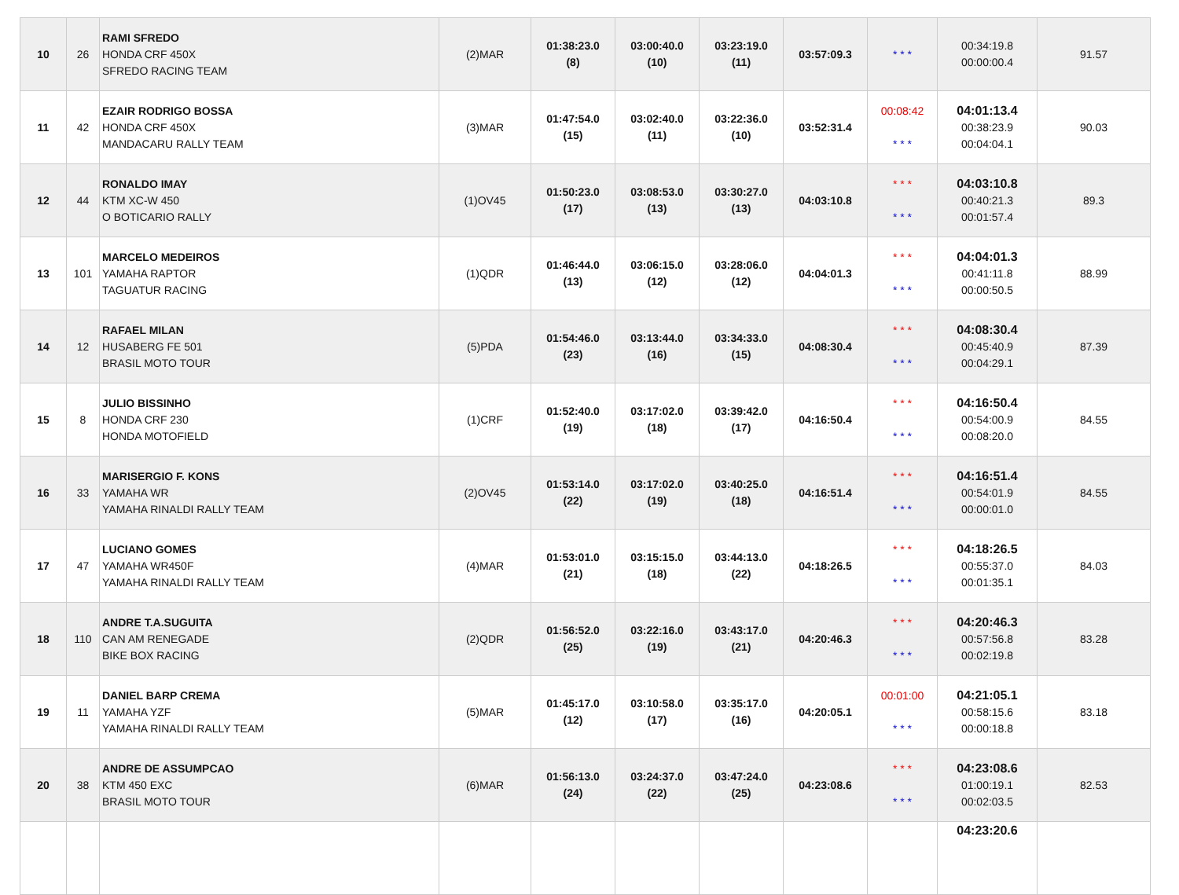| 10 | 26 | RAMI SFREDO HONDA CRF 450X SFREDO RACING TEAM | (2)MAR | 01:38:23.0 (8) | 03:00:40.0 (10) | 03:23:19.0 (11) | 03:57:09.3 | * * * | 00:34:19.8 00:00:00.4 | 91.57 |
| 11 | 42 | EZAIR RODRIGO BOSSA HONDA CRF 450X MANDACARU RALLY TEAM | (3)MAR | 01:47:54.0 (15) | 03:02:40.0 (11) | 03:22:36.0 (10) | 03:52:31.4 | 00:08:42 * * * | 04:01:13.4 00:38:23.9 00:04:04.1 | 90.03 |
| 12 | 44 | RONALDO IMAY KTM XC-W 450 O BOTICARIO RALLY | (1)OV45 | 01:50:23.0 (17) | 03:08:53.0 (13) | 03:30:27.0 (13) | 04:03:10.8 | * * * * * * | 04:03:10.8 00:40:21.3 00:01:57.4 | 89.3 |
| 13 | 101 | MARCELO MEDEIROS YAMAHA RAPTOR TAGUATUR RACING | (1)QDR | 01:46:44.0 (13) | 03:06:15.0 (12) | 03:28:06.0 (12) | 04:04:01.3 | * * * * * * | 04:04:01.3 00:41:11.8 00:00:50.5 | 88.99 |
| 14 | 12 | RAFAEL MILAN HUSABERG FE 501 BRASIL MOTO TOUR | (5)PDA | 01:54:46.0 (23) | 03:13:44.0 (16) | 03:34:33.0 (15) | 04:08:30.4 | * * * * * * | 04:08:30.4 00:45:40.9 00:04:29.1 | 87.39 |
| 15 | 8 | JULIO BISSINHO HONDA CRF 230 HONDA MOTOFIELD | (1)CRF | 01:52:40.0 (19) | 03:17:02.0 (18) | 03:39:42.0 (17) | 04:16:50.4 | * * * * * * | 04:16:50.4 00:54:00.9 00:08:20.0 | 84.55 |
| 16 | 33 | MARISERGIO F. KONS YAMAHA WR YAMAHA RINALDI RALLY TEAM | (2)OV45 | 01:53:14.0 (22) | 03:17:02.0 (19) | 03:40:25.0 (18) | 04:16:51.4 | * * * * * * | 04:16:51.4 00:54:01.9 00:00:01.0 | 84.55 |
| 17 | 47 | LUCIANO GOMES YAMAHA WR450F YAMAHA RINALDI RALLY TEAM | (4)MAR | 01:53:01.0 (21) | 03:15:15.0 (18) | 03:44:13.0 (22) | 04:18:26.5 | * * * * * * | 04:18:26.5 00:55:37.0 00:01:35.1 | 84.03 |
| 18 | 110 | ANDRE T.A.SUGUITA CAN AM RENEGADE BIKE BOX RACING | (2)QDR | 01:56:52.0 (25) | 03:22:16.0 (19) | 03:43:17.0 (21) | 04:20:46.3 | * * * * * * | 04:20:46.3 00:57:56.8 00:02:19.8 | 83.28 |
| 19 | 11 | DANIEL BARP CREMA YAMAHA YZF YAMAHA RINALDI RALLY TEAM | (5)MAR | 01:45:17.0 (12) | 03:10:58.0 (17) | 03:35:17.0 (16) | 04:20:05.1 | 00:01:00 * * * | 04:21:05.1 00:58:15.6 00:00:18.8 | 83.18 |
| 20 | 38 | ANDRE DE ASSUMPCAO KTM 450 EXC BRASIL MOTO TOUR | (6)MAR | 01:56:13.0 (24) | 03:24:37.0 (22) | 03:47:24.0 (25) | 04:23:08.6 | * * * * * * | 04:23:08.6 01:00:19.1 00:02:03.5 | 82.53 |
| | | | | | | | | | 04:23:20.6 | |